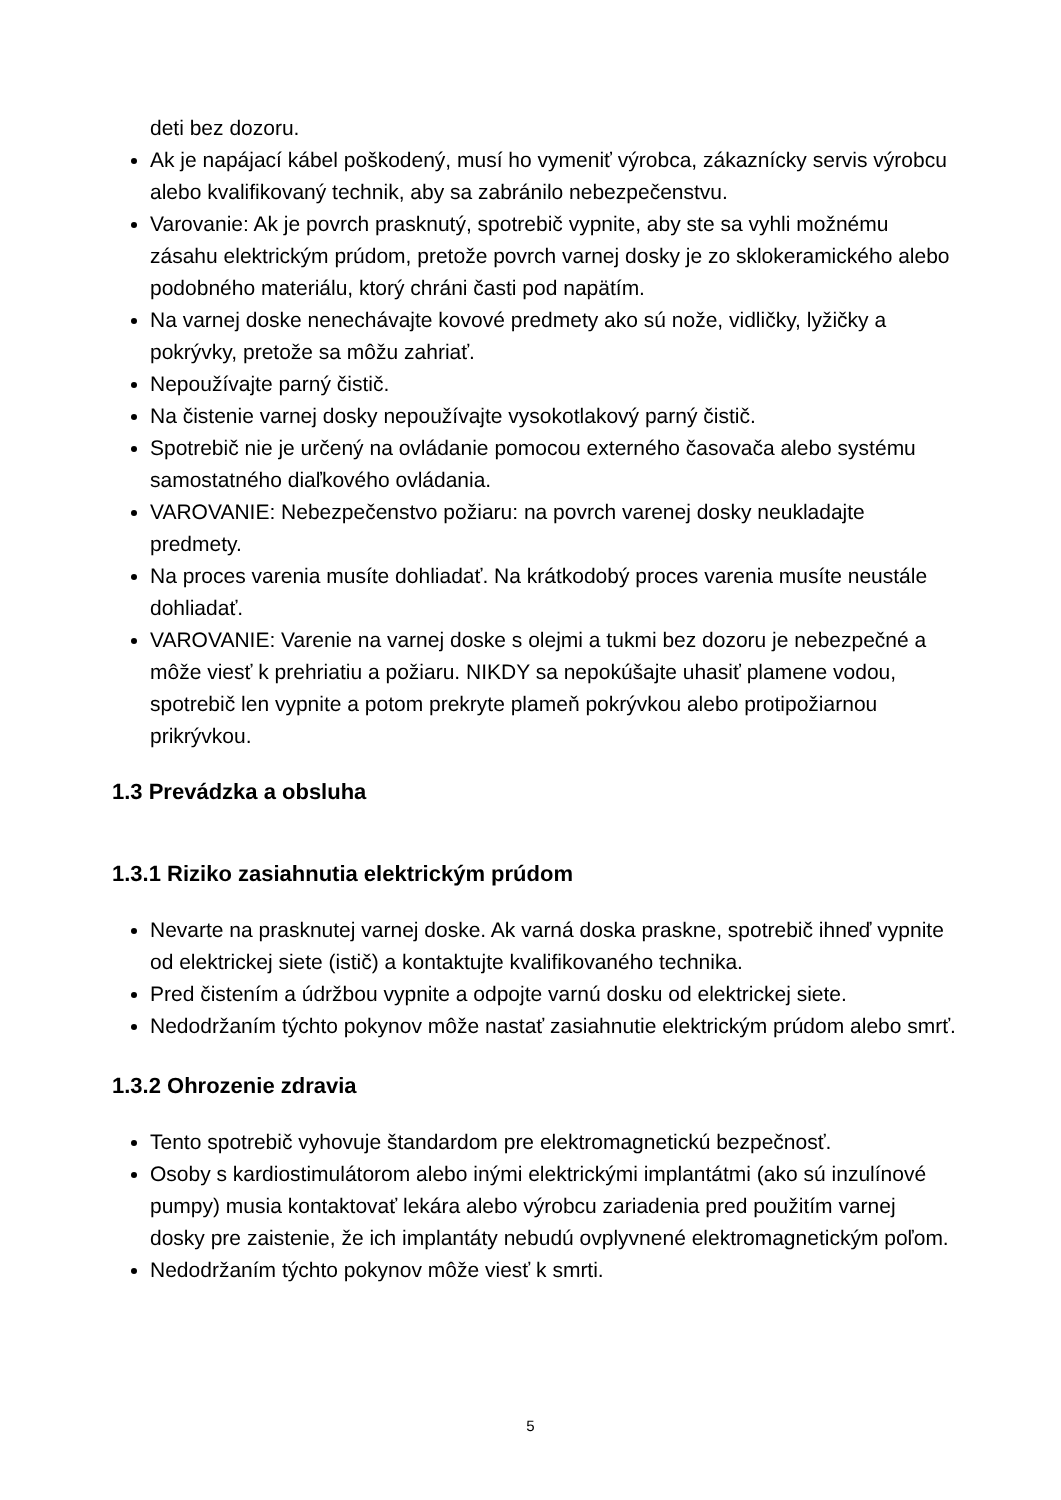deti bez dozoru.
Ak je napájací kábel poškodený, musí ho vymeniť výrobca, zákaznícky servis výrobcu alebo kvalifikovaný technik, aby sa zabránilo nebezpečenstvu.
Varovanie: Ak je povrch prasknutý, spotrebič vypnite, aby ste sa vyhli možnému zásahu elektrickým prúdom, pretože povrch varnej dosky je zo sklokeramického alebo podobného materiálu, ktorý chráni časti pod napätím.
Na varnej doske nenechávajte kovové predmety ako sú nože, vidličky, lyžičky a pokrývky, pretože sa môžu zahriať.
Nepoužívajte parný čistič.
Na čistenie varnej dosky nepoužívajte vysokotlakový parný čistič.
Spotrebič nie je určený na ovládanie pomocou externého časovača alebo systému samostatného diaľkového ovládania.
VAROVANIE: Nebezpečenstvo požiaru: na povrch varenej dosky neukladajte predmety.
Na proces varenia musíte dohliadať. Na krátkodobý proces varenia musíte neustále dohliadať.
VAROVANIE: Varenie na varnej doske s olejmi a tukmi bez dozoru je nebezpečné a môže viesť k prehriatiu a požiaru. NIKDY sa nepokúšajte uhasiť plamene vodou, spotrebič len vypnite a potom prekryte plameň pokrývkou alebo protipožiarnou prikrývkou.
1.3 Prevádzka a obsluha
1.3.1 Riziko zasiahnutia elektrickým prúdom
Nevarte na prasknutej varnej doske. Ak varná doska praskne, spotrebič ihneď vypnite od elektrickej siete (istič) a kontaktujte kvalifikovaného technika.
Pred čistením a údržbou vypnite a odpojte varnú dosku od elektrickej siete.
Nedodržaním týchto pokynov môže nastať zasiahnutie elektrickým prúdom alebo smrť.
1.3.2 Ohrozenie zdravia
Tento spotrebič vyhovuje štandardom pre elektromagnetickú bezpečnosť.
Osoby s kardiostimulátorom alebo inými elektrickými implantátmi (ako sú inzulínové pumpy) musia kontaktovať lekára alebo výrobcu zariadenia pred použitím varnej dosky pre zaistenie, že ich implantáty nebudú ovplyvnené elektromagnetickým poľom.
Nedodržaním týchto pokynov môže viesť k smrti.
5